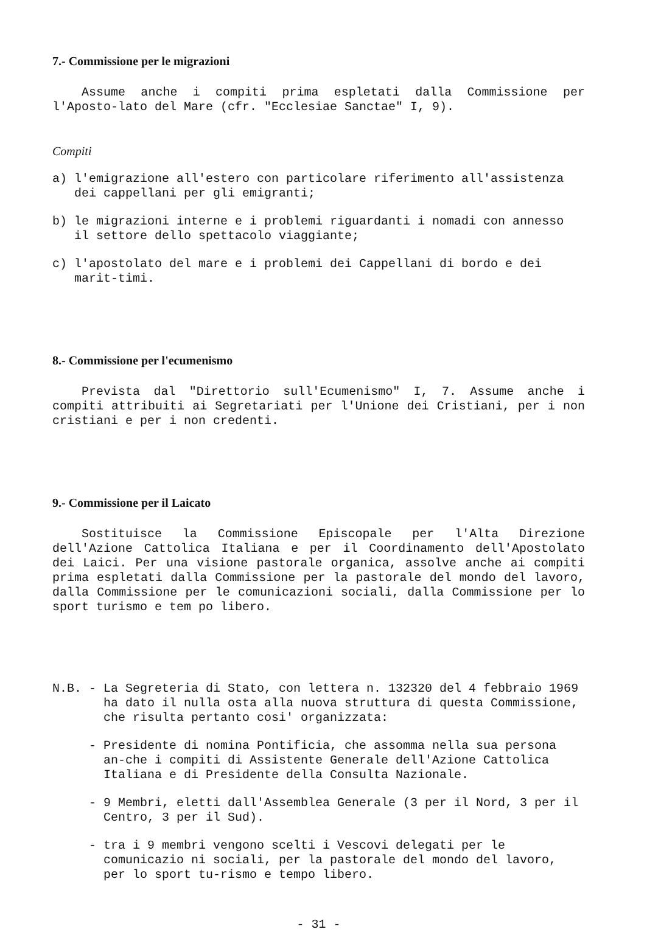7.- Commissione per le migrazioni
Assume anche i compiti prima espletati dalla Commissione per l'Aposto-lato del Mare (cfr. "Ecclesiae Sanctae" I, 9).
Compiti
a) l'emigrazione all'estero con particolare riferimento all'assistenza dei cappellani per gli emigranti;
b) le migrazioni interne e i problemi riguardanti i nomadi con annesso il settore dello spettacolo viaggiante;
c) l'apostolato del mare e i problemi dei Cappellani di bordo e dei marit-timi.
8.- Commissione per l'ecumenismo
Prevista dal "Direttorio sull'Ecumenismo" I, 7. Assume anche i compiti attribuiti ai Segretariati per l'Unione dei Cristiani, per i non cristiani e per i non credenti.
9.- Commissione per il Laicato
Sostituisce la Commissione Episcopale per l'Alta Direzione dell'Azione Cattolica Italiana e per il Coordinamento dell'Apostolato dei Laici. Per una visione pastorale organica, assolve anche ai compiti prima espletati dalla Commissione per la pastorale del mondo del lavoro, dalla Commissione per le comunicazioni sociali, dalla Commissione per lo sport turismo e tem po libero.
N.B. - La Segreteria di Stato, con lettera n. 132320 del 4 febbraio 1969 ha dato il nulla osta alla nuova struttura di questa Commissione, che risulta pertanto cosi' organizzata:
- Presidente di nomina Pontificia, che assomma nella sua persona an-che i compiti di Assistente Generale dell'Azione Cattolica Italiana e di Presidente della Consulta Nazionale.
- 9 Membri, eletti dall'Assemblea Generale (3 per il Nord, 3 per il Centro, 3 per il Sud).
- tra i 9 membri vengono scelti i Vescovi delegati per le comunicazio ni sociali, per la pastorale del mondo del lavoro, per lo sport tu-rismo e tempo libero.
- 31 -